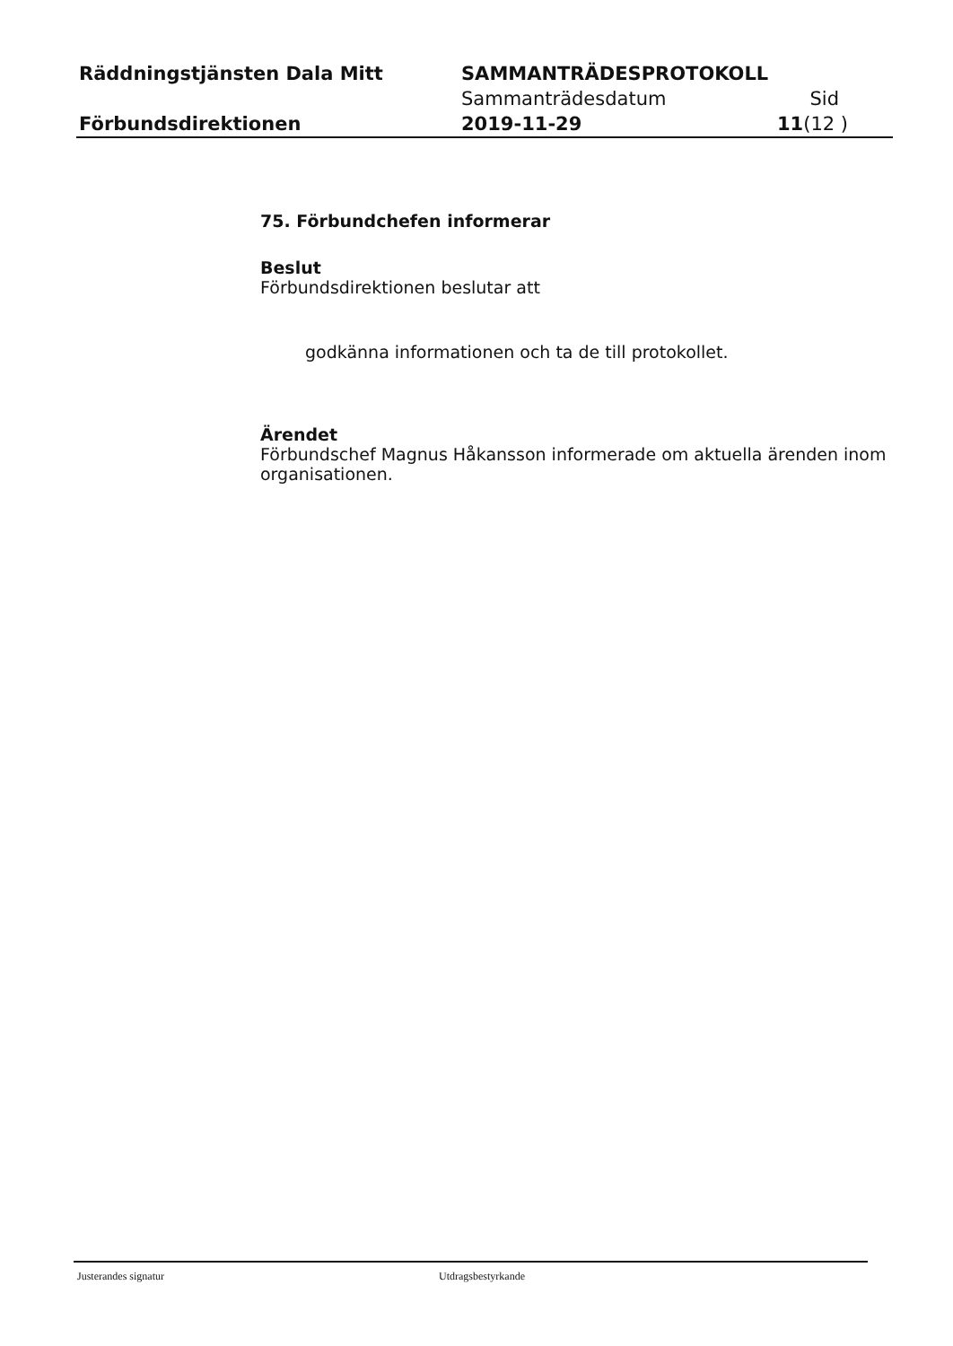| Räddningstjänsten Dala Mitt | SAMMANTRÄDESPROTOKOLL | |
| | Sammanträdesdatum | Sid |
| Förbundsdirektionen | 2019-11-29 | 11 (12 ) |
75. Förbundchefen informerar
Beslut
Förbundsdirektionen beslutar att
godkänna informationen och ta de till protokollet.
Ärendet
Förbundschef Magnus Håkansson informerade om aktuella ärenden inom organisationen.
Justerandes signatur Utdragsbestyrkande